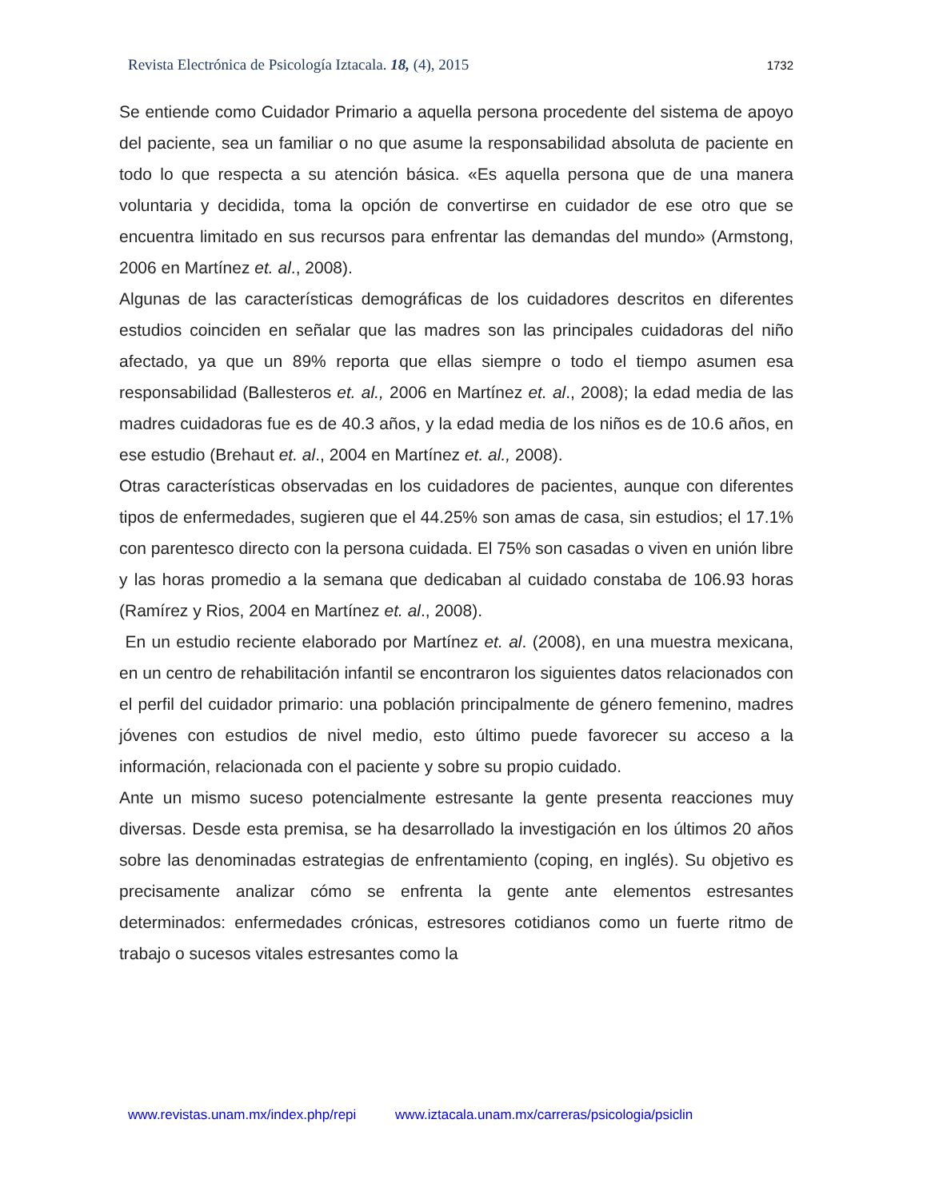Revista Electrónica de Psicología Iztacala. 18, (4), 2015 1732
Se entiende como Cuidador Primario a aquella persona procedente del sistema de apoyo del paciente, sea un familiar o no que asume la responsabilidad absoluta de paciente en todo lo que respecta a su atención básica. «Es aquella persona que de una manera voluntaria y decidida, toma la opción de convertirse en cuidador de ese otro que se encuentra limitado en sus recursos para enfrentar las demandas del mundo» (Armstong, 2006 en Martínez et. al., 2008).
Algunas de las características demográficas de los cuidadores descritos en diferentes estudios coinciden en señalar que las madres son las principales cuidadoras del niño afectado, ya que un 89% reporta que ellas siempre o todo el tiempo asumen esa responsabilidad (Ballesteros et. al., 2006 en Martínez et. al., 2008); la edad media de las madres cuidadoras fue es de 40.3 años, y la edad media de los niños es de 10.6 años, en ese estudio (Brehaut et. al., 2004 en Martínez et. al., 2008).
Otras características observadas en los cuidadores de pacientes, aunque con diferentes tipos de enfermedades, sugieren que el 44.25% son amas de casa, sin estudios; el 17.1% con parentesco directo con la persona cuidada. El 75% son casadas o viven en unión libre y las horas promedio a la semana que dedicaban al cuidado constaba de 106.93 horas (Ramírez y Rios, 2004 en Martínez et. al., 2008).
En un estudio reciente elaborado por Martínez et. al. (2008), en una muestra mexicana, en un centro de rehabilitación infantil se encontraron los siguientes datos relacionados con el perfil del cuidador primario: una población principalmente de género femenino, madres jóvenes con estudios de nivel medio, esto último puede favorecer su acceso a la información, relacionada con el paciente y sobre su propio cuidado.
Ante un mismo suceso potencialmente estresante la gente presenta reacciones muy diversas. Desde esta premisa, se ha desarrollado la investigación en los últimos 20 años sobre las denominadas estrategias de enfrentamiento (coping, en inglés). Su objetivo es precisamente analizar cómo se enfrenta la gente ante elementos estresantes determinados: enfermedades crónicas, estresores cotidianos como un fuerte ritmo de trabajo o sucesos vitales estresantes como la
www.revistas.unam.mx/index.php/repi www.iztacala.unam.mx/carreras/psicologia/psiclin